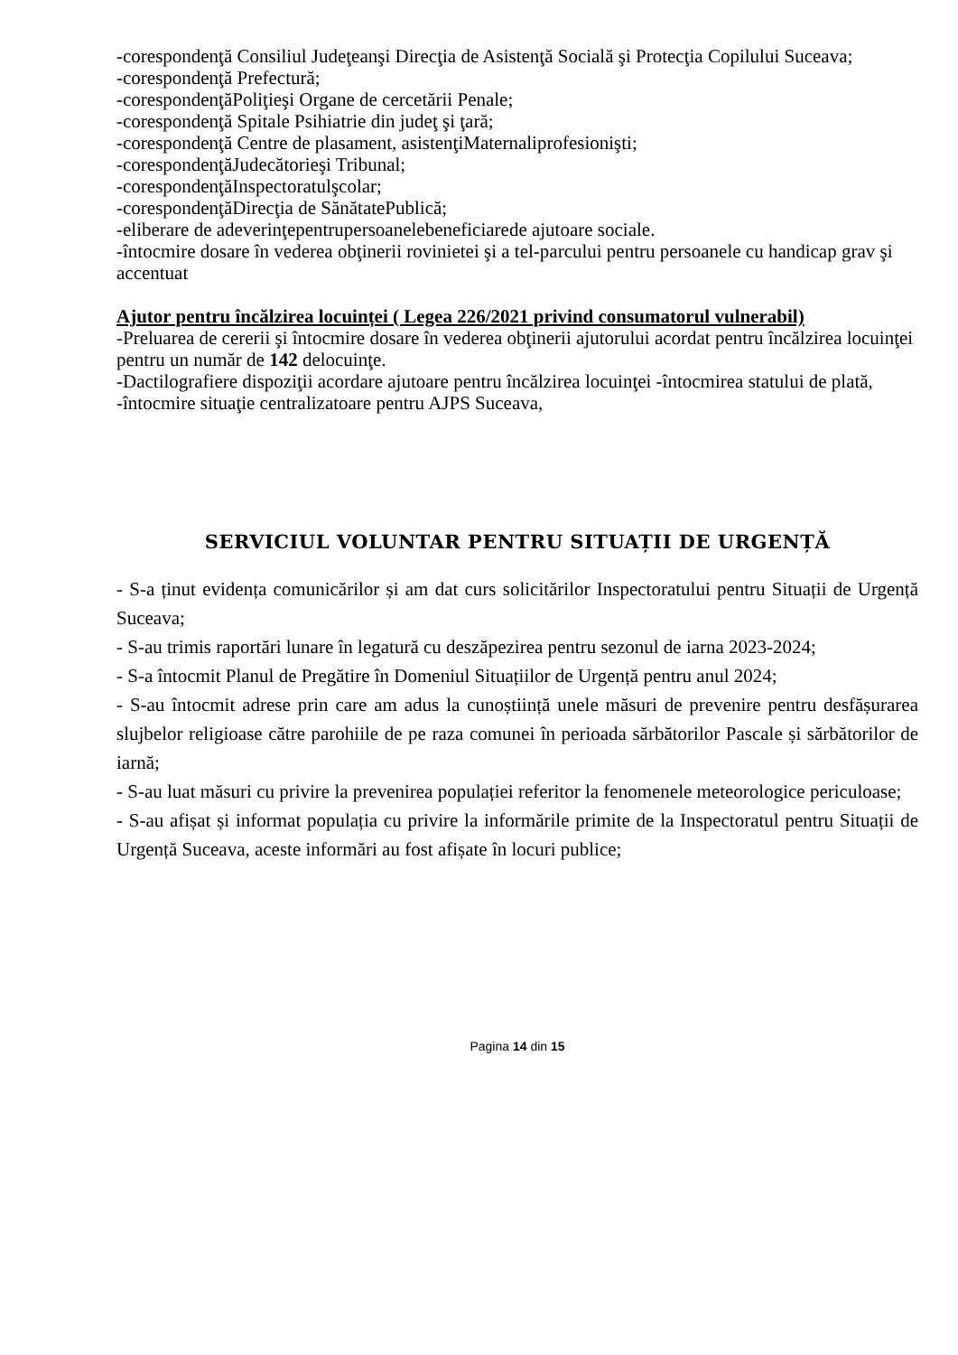-corespondenţă Consiliul Judeţeanşi Direcţia de Asistenţă Socială şi Protecţia Copilului Suceava;
-corespondenţă Prefectură;
-corespondenţăPoliţieşi Organe de cercetării Penale;
-corespondenţă Spitale Psihiatrie din judeţ şi ţară;
-corespondenţă Centre de plasament, asistenţiMaternaliprofesionişti;
-corespondenţăJudecătorieşi Tribunal;
-corespondenţăInspectoratulşcolar;
-corespondenţăDirecţia de SănătatePublică;
-eliberare de adeverinţepentrupersoanelebeneficiarede ajutoare sociale.
-întocmire dosare în vederea obţinerii rovinietei şi a tel-parcului pentru persoanele cu handicap grav şi accentuat
Ajutor pentru încălzirea locuinței ( Legea 226/2021 privind consumatorul vulnerabil)
-Preluarea de cererii şi întocmire dosare în vederea obţinerii ajutorului acordat pentru încălzirea locuinţei pentru un număr de 142 delocuinţe.
-Dactilografiere dispoziţii acordare ajutoare pentru încălzirea locuinţei -întocmirea statului de plată,
-întocmire situaţie centralizatoare pentru AJPS Suceava,
SERVICIUL VOLUNTAR PENTRU SITUAȚII DE URGENȚĂ
- S-a ținut evidența comunicărilor și am dat curs solicitărilor Inspectoratului pentru Situații de Urgență Suceava;
- S-au trimis raportări lunare în legatură cu deszăpezirea pentru sezonul de iarna 2023-2024;
- S-a întocmit Planul de Pregătire în Domeniul Situațiilor de Urgență pentru anul 2024;
- S-au întocmit adrese prin care am adus la cunoștiință unele măsuri de prevenire pentru desfășurarea slujbelor religioase către parohiile de pe raza comunei în perioada sărbătorilor Pascale și sărbătorilor de iarnă;
- S-au luat măsuri cu privire la prevenirea populației referitor la fenomenele meteorologice periculoase;
- S-au afișat și informat populația cu privire la informările primite de la Inspectoratul pentru Situații de Urgență Suceava, aceste informări au fost afișate în locuri publice;
Pagina 14 din 15